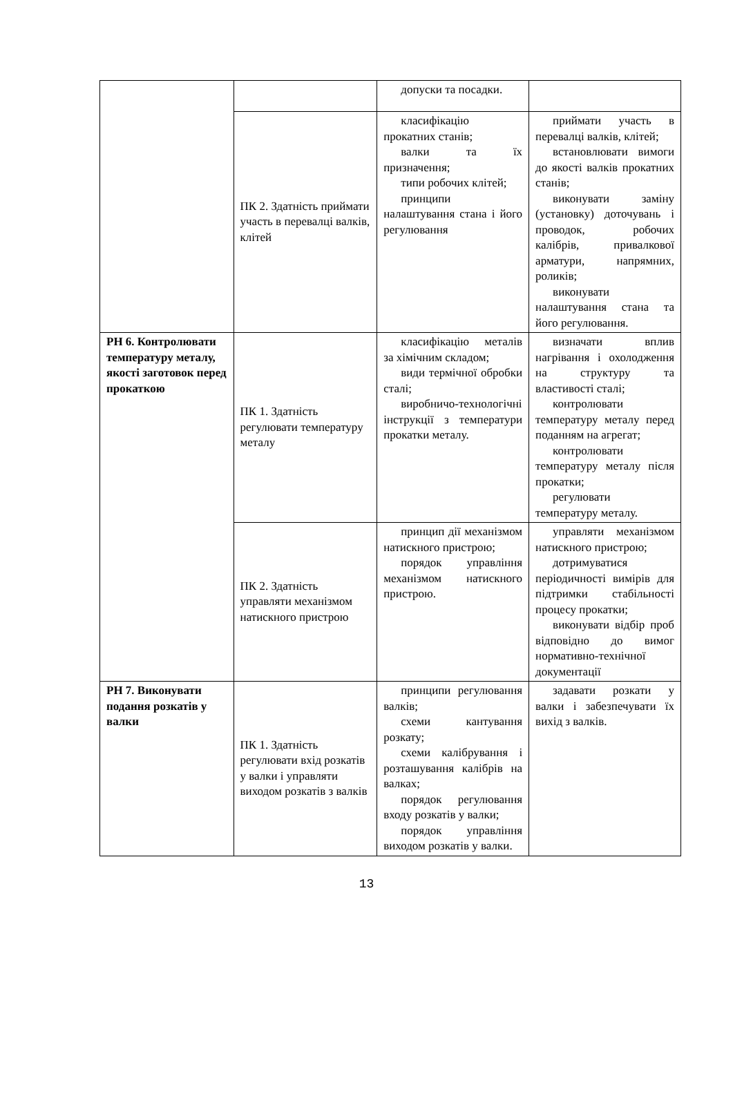| | | допуски та посадки. | |
| | ПК 2. Здатність приймати участь в перевалці валків, клітей | класифікацію прокатних станів; валки та їх призначення; типи робочих клітей; принципи налаштування стана і його регулювання | приймати участь в перевалці валків, клітей; встановлювати вимоги до якості валків прокатних станів; виконувати заміну (установку) доточувань і проводок, робочих калібрів, привалкової арматури, напрямних, роликів; виконувати налаштування стана та його регулювання. |
| РН 6. Контролювати температуру металу, якості заготовок перед прокаткою | ПК 1. Здатність регулювати температуру металу | класифікацію металів за хімічним складом; види термічної обробки сталі; виробничо-технологічні інструкції з температури прокатки металу. | визначати вплив нагрівання і охолодження на структуру та властивості сталі; контролювати температуру металу перед поданням на агрегат; контролювати температуру металу після прокатки; регулювати температуру металу. |
| | ПК 2. Здатність управляти механізмом натискного пристрою | принцип дії механізмом натискного пристрою; порядок управління механізмом натискного пристрою. | управляти механізмом натискного пристрою; дотримуватися періодичності вимірів для підтримки стабільності процесу прокатки; виконувати відбір проб відповідно до вимог нормативно-технічної документації |
| РН 7. Виконувати подання розкатів у валки | ПК 1. Здатність регулювати вхід розкатів у валки і управляти виходом розкатів з валків | принципи регулювання валків; схеми кантування розкату; схеми калібрування і розташування калібрів на валках; порядок регулювання входу розкатів у валки; порядок управління виходом розкатів у валки. | задавати розкати у валки і забезпечувати їх вихід з валків. |
13